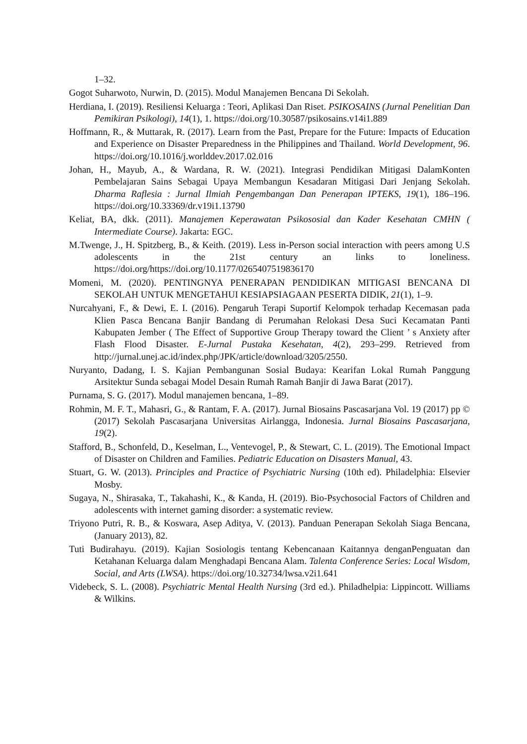1–32.
Gogot Suharwoto, Nurwin, D. (2015). Modul Manajemen Bencana Di Sekolah.
Herdiana, I. (2019). Resiliensi Keluarga : Teori, Aplikasi Dan Riset. PSIKOSAINS (Jurnal Penelitian Dan Pemikiran Psikologi), 14(1), 1. https://doi.org/10.30587/psikosains.v14i1.889
Hoffmann, R., & Muttarak, R. (2017). Learn from the Past, Prepare for the Future: Impacts of Education and Experience on Disaster Preparedness in the Philippines and Thailand. World Development, 96. https://doi.org/10.1016/j.worlddev.2017.02.016
Johan, H., Mayub, A., & Wardana, R. W. (2021). Integrasi Pendidikan Mitigasi DalamKonten Pembelajaran Sains Sebagai Upaya Membangun Kesadaran Mitigasi Dari Jenjang Sekolah. Dharma Raflesia : Jurnal Ilmiah Pengembangan Dan Penerapan IPTEKS, 19(1), 186–196. https://doi.org/10.33369/dr.v19i1.13790
Keliat, BA, dkk. (2011). Manajemen Keperawatan Psikososial dan Kader Kesehatan CMHN ( Intermediate Course). Jakarta: EGC.
M.Twenge, J., H. Spitzberg, B., & Keith. (2019). Less in-Person social interaction with peers among U.S adolescents in the 21st century an links to loneliness. https://doi.org/https://doi.org/10.1177/0265407519836170
Momeni, M. (2020). PENTINGNYA PENERAPAN PENDIDIKAN MITIGASI BENCANA DI SEKOLAH UNTUK MENGETAHUI KESIAPSIAGAAN PESERTA DIDIK, 21(1), 1–9.
Nurcahyani, F., & Dewi, E. I. (2016). Pengaruh Terapi Suportif Kelompok terhadap Kecemasan pada Klien Pasca Bencana Banjir Bandang di Perumahan Relokasi Desa Suci Kecamatan Panti Kabupaten Jember ( The Effect of Supportive Group Therapy toward the Client ’ s Anxiety after Flash Flood Disaster. E-Jurnal Pustaka Kesehatan, 4(2), 293–299. Retrieved from http://jurnal.unej.ac.id/index.php/JPK/article/download/3205/2550.
Nuryanto, Dadang, I. S. Kajian Pembangunan Sosial Budaya: Kearifan Lokal Rumah Panggung Arsitektur Sunda sebagai Model Desain Rumah Ramah Banjir di Jawa Barat (2017).
Purnama, S. G. (2017). Modul manajemen bencana, 1–89.
Rohmin, M. F. T., Mahasri, G., & Rantam, F. A. (2017). Jurnal Biosains Pascasarjana Vol. 19 (2017) pp © (2017) Sekolah Pascasarjana Universitas Airlangga, Indonesia. Jurnal Biosains Pascasarjana, 19(2).
Stafford, B., Schonfeld, D., Keselman, L., Ventevogel, P., & Stewart, C. L. (2019). The Emotional Impact of Disaster on Children and Families. Pediatric Education on Disasters Manual, 43.
Stuart, G. W. (2013). Principles and Practice of Psychiatric Nursing (10th ed). Philadelphia: Elsevier Mosby.
Sugaya, N., Shirasaka, T., Takahashi, K., & Kanda, H. (2019). Bio-Psychosocial Factors of Children and adolescents with internet gaming disorder: a systematic review.
Triyono Putri, R. B., & Koswara, Asep Aditya, V. (2013). Panduan Penerapan Sekolah Siaga Bencana, (January 2013), 82.
Tuti Budirahayu. (2019). Kajian Sosiologis tentang Kebencanaan Kaitannya denganPenguatan dan Ketahanan Keluarga dalam Menghadapi Bencana Alam. Talenta Conference Series: Local Wisdom, Social, and Arts (LWSA). https://doi.org/10.32734/lwsa.v2i1.641
Videbeck, S. L. (2008). Psychiatric Mental Health Nursing (3rd ed.). Philadhelpia: Lippincott. Williams & Wilkins.